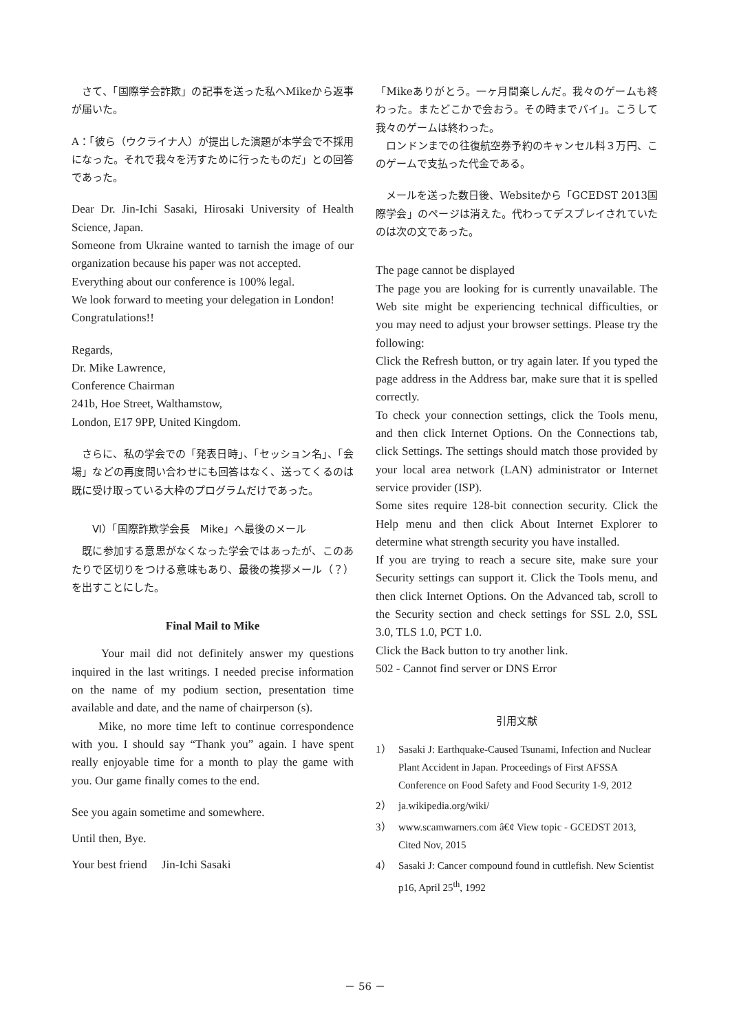さて、「国際学会詐欺」の記事を送った私へMikeから返事が届いた。
A：「彼ら（ウクライナ人）が提出した演題が本学会で不採用になった。それで我々を汚すために行ったものだ」との回答であった。
Dear Dr. Jin-Ichi Sasaki, Hirosaki University of Health Science, Japan.
Someone from Ukraine wanted to tarnish the image of our organization because his paper was not accepted.
Everything about our conference is 100% legal.
We look forward to meeting your delegation in London!
Congratulations!!
Regards,
Dr. Mike Lawrence,
Conference Chairman
241b, Hoe Street, Walthamstow,
London, E17 9PP, United Kingdom.
　さらに、私の学会での「発表日時」、「セッション名」、「会場」などの再度問い合わせにも回答はなく、送ってくるのは既に受け取っている大枠のプログラムだけであった。
Ⅵ）「国際詐欺学会長　Mike」へ最後のメール
　既に参加する意思がなくなった学会ではあったが、このあたりで区切りをつける意味もあり、最後の挨拶メール（？）を出すことにした。
Final Mail to Mike
　　Your mail did not definitely answer my questions inquired in the last writings. I needed precise information on the name of my podium section, presentation time available and date, and the name of chairperson (s).
　　Mike, no more time left to continue correspondence with you. I should say “Thank you” again. I have spent really enjoyable time for a month to play the game with you. Our game finally comes to the end.
See you again sometime and somewhere.
Until then, Bye.
Your best friend　 Jin-Ichi Sasaki
「Mikeありがとう。一ヶ月間楽しんだ。我々のゲームも終わった。またどこかで会おう。その時までバイ」。こうして我々のゲームは終わった。
　ロンドンまでの往復航空券予約のキャンセル料３万円、このゲームで支払った代金である。
　メールを送った数日後、Websiteから「GCEDST 2013国際学会」のページは消えた。代わってデスプレイされていたのは次の文であった。
The page cannot be displayed
The page you are looking for is currently unavailable. The Web site might be experiencing technical difficulties, or you may need to adjust your browser settings. Please try the following:
Click the Refresh button, or try again later. If you typed the page address in the Address bar, make sure that it is spelled correctly.
To check your connection settings, click the Tools menu, and then click Internet Options. On the Connections tab, click Settings. The settings should match those provided by your local area network (LAN) administrator or Internet service provider (ISP).
Some sites require 128-bit connection security. Click the Help menu and then click About Internet Explorer to determine what strength security you have installed.
If you are trying to reach a secure site, make sure your Security settings can support it. Click the Tools menu, and then click Internet Options. On the Advanced tab, scroll to the Security section and check settings for SSL 2.0, SSL 3.0, TLS 1.0, PCT 1.0.
Click the Back button to try another link.
502 - Cannot find server or DNS Error
引用文献
1） Sasaki J: Earthquake-Caused Tsunami, Infection and Nuclear Plant Accident in Japan. Proceedings of First AFSSA Conference on Food Safety and Food Security 1-9, 2012
2） ja.wikipedia.org/wiki/
3） www.scamwarners.com â€¢ View topic - GCEDST 2013, Cited Nov, 2015
4） Sasaki J: Cancer compound found in cuttlefish. New Scientist p16, April 25<sup>th</sup>, 1992
－ 56 －